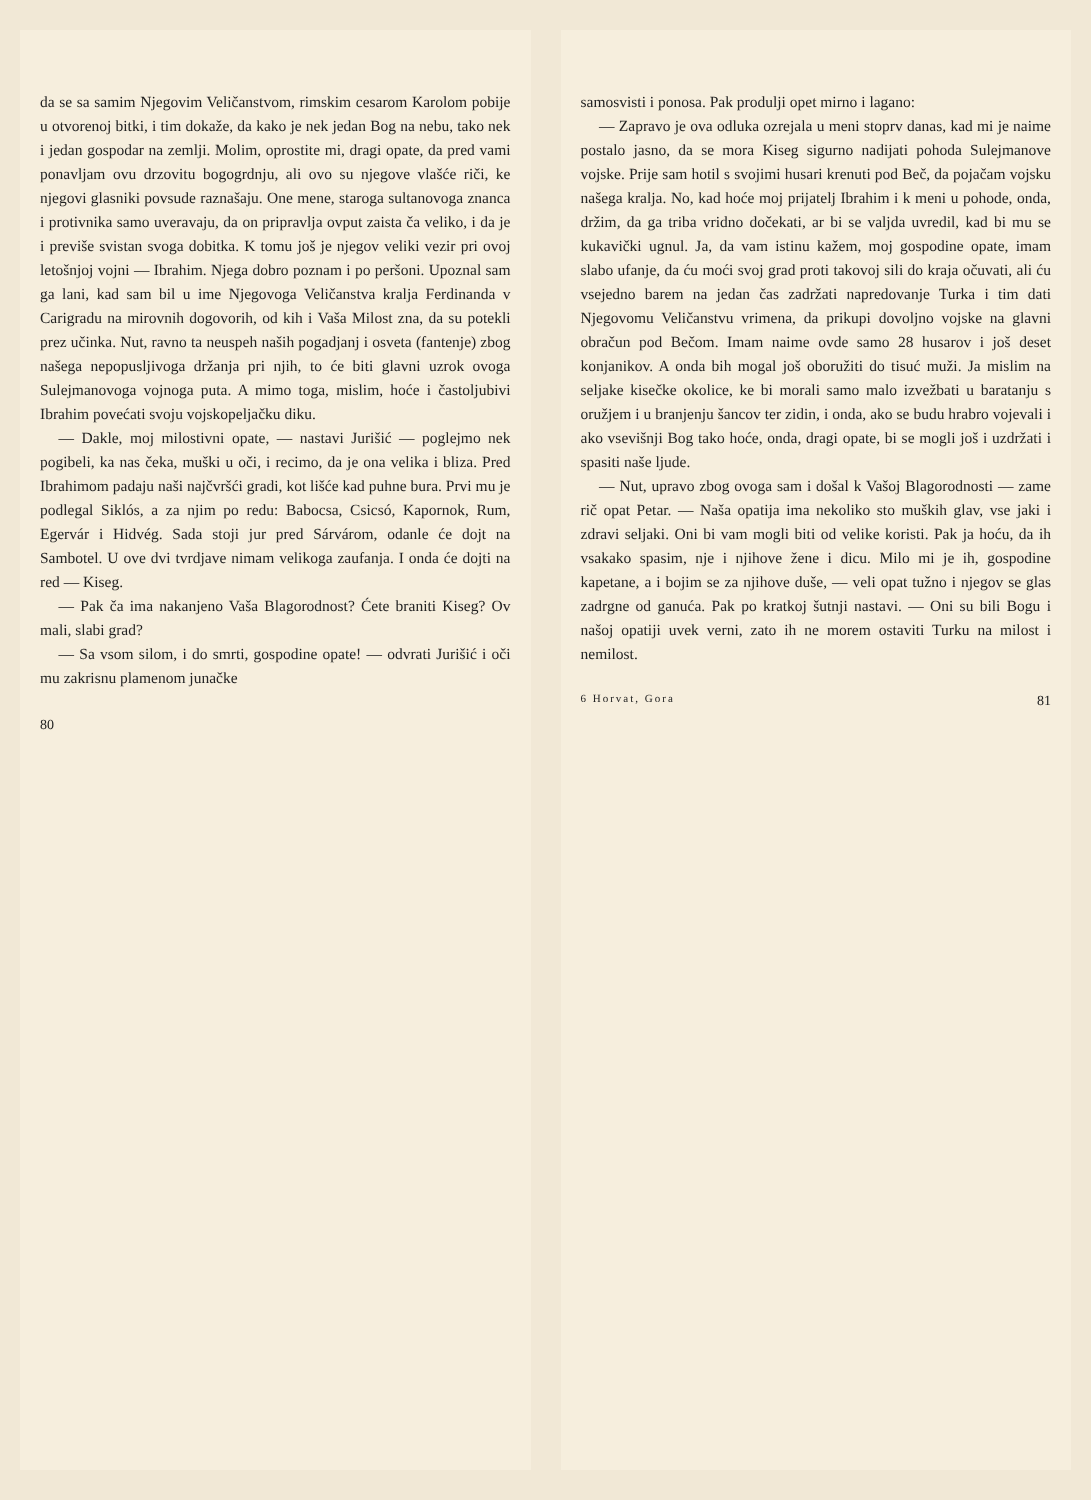da se sa samim Njegovim Veličanstvom, rimskim cesarom Karolom pobije u otvorenoj bitki, i tim dokaže, da kako je nek jedan Bog na nebu, tako nek i jedan gospodar na zemlji. Molim, oprostite mi, dragi opate, da pred vami ponavljam ovu drzovitu bogogrdnju, ali ovo su njegove vlašće riči, ke njegovi glasniki povsude raznašaju. One mene, staroga sultanovoga znanca i protivnika samo uveravaju, da on pripravlja ovput zaista ča veliko, i da je i previše svistan svoga dobitka. K tomu još je njegov veliki vezir pri ovoj letošnjoj vojni — Ibrahim. Njega dobro poznam i po peršoni. Upoznal sam ga lani, kad sam bil u ime Njegovoga Veličanstva kralja Ferdinanda v Carigradu na mirovnih dogovorih, od kih i Vaša Milost zna, da su potekli prez učinka. Nut, ravno ta neuspeh naših pogadjanj i osveta (fantenje) zbog našega nepopusljivoga držanja pri njih, to će biti glavni uzrok ovoga Sulejmanovoga vojnoga puta. A mimo toga, mislim, hoće i častoljubivi Ibrahim povećati svoju vojskopeljačku diku.
— Dakle, moj milostivni opate, — nastavi Jurišić — poglejmo nek pogibeli, ka nas čeka, muški u oči, i recimo, da je ona velika i bliza. Pred Ibrahimom padaju naši najčvršći gradi, kot lišće kad puhne bura. Prvi mu je podlegal Siklós, a za njim po redu: Babocsa, Csicsó, Kapornok, Rum, Egervár i Hidvég. Sada stoji jur pred Sárvárom, odanle će dojt na Sambotel. U ove dvi tvrdjave nimam velikoga zaufanja. I onda će dojti na red — Kiseg.
— Pak ča ima nakanjeno Vaša Blagorodnost? Ćete braniti Kiseg? Ov mali, slabi grad?
— Sa vsom silom, i do smrti, gospodine opate! — odvrati Jurišić i oči mu zakrisnu plamenom junačke
80
samosvisti i ponosa. Pak produlji opet mirno i lagano:
— Zapravo je ova odluka ozrejala u meni stoprv danas, kad mi je naime postalo jasno, da se mora Kiseg sigurno nadijati pohoda Sulejmanove vojske. Prije sam hotil s svojimi husari krenuti pod Beč, da pojačam vojsku našega kralja. No, kad hoće moj prijatelj Ibrahim i k meni u pohode, onda, držim, da ga triba vridno dočekati, ar bi se valjda uvredil, kad bi mu se kukavički ugnul. Ja, da vam istinu kažem, moj gospodine opate, imam slabo ufanje, da ću moći svoj grad proti takovoj sili do kraja očuvati, ali ću vsejedno barem na jedan čas zadržati napredovanje Turka i tim dati Njegovomu Veličanstvu vrimena, da prikupi dovoljno vojske na glavni obračun pod Bečom. Imam naime ovde samo 28 husarov i još deset konjanikov. A onda bih mogal još oboružiti do tisuć muži. Ja mislim na seljake kisečke okolice, ke bi morali samo malo izvežbati u baratanju s oružjem i u branjenju šancov ter zidin, i onda, ako se budu hrabro vojevali i ako vsevišnji Bog tako hoće, onda, dragi opate, bi se mogli još i uzdržati i spasiti naše ljude.
— Nut, upravo zbog ovoga sam i došal k Vašoj Blagorodnosti — zame rič opat Petar. — Naša opatija ima nekoliko sto muških glav, vse jaki i zdravi seljaki. Oni bi vam mogli biti od velike koristi. Pak ja hoću, da ih vsakako spasim, nje i njihove žene i dicu. Milo mi je ih, gospodine kapetane, a i bojim se za njihove duše, — veli opat tužno i njegov se glas zadrgne od ganuća. Pak po kratkoj šutnji nastavi. — Oni su bili Bogu i našoj opatiji uvek verni, zato ih ne morem ostaviti Turku na milost i nemilost.
6 Horvat, Gora 81